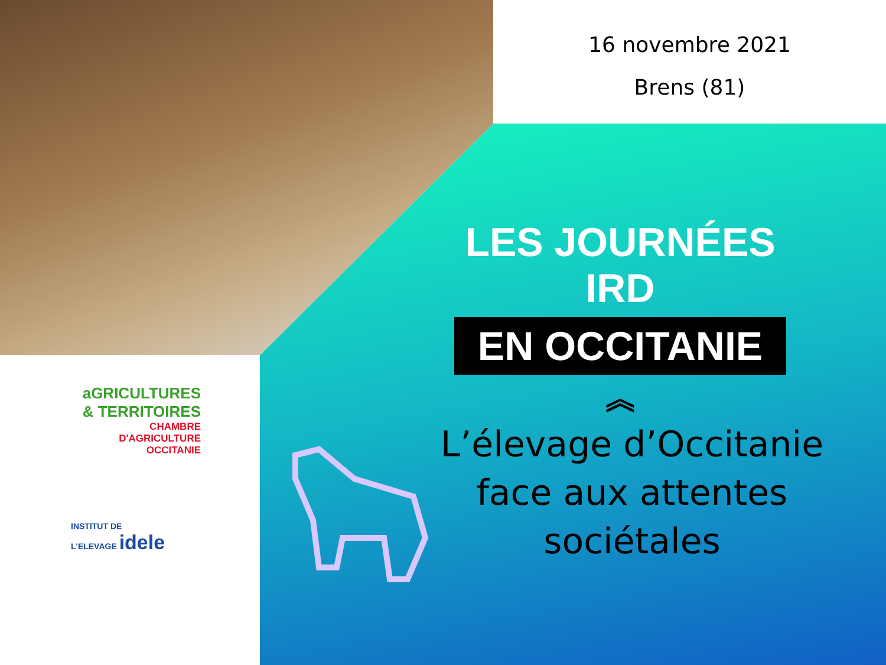16 novembre 2021
Brens (81)
LES JOURNÉES IRD
EN OCCITANIE
︽
L’élevage d’Occitanie face aux attentes sociétales
aGRICULTURES
& TERRITOIRES
CHAMBRE D'AGRICULTURE
OCCITANIE
INSTITUT DE
L'ELEVAGE idele